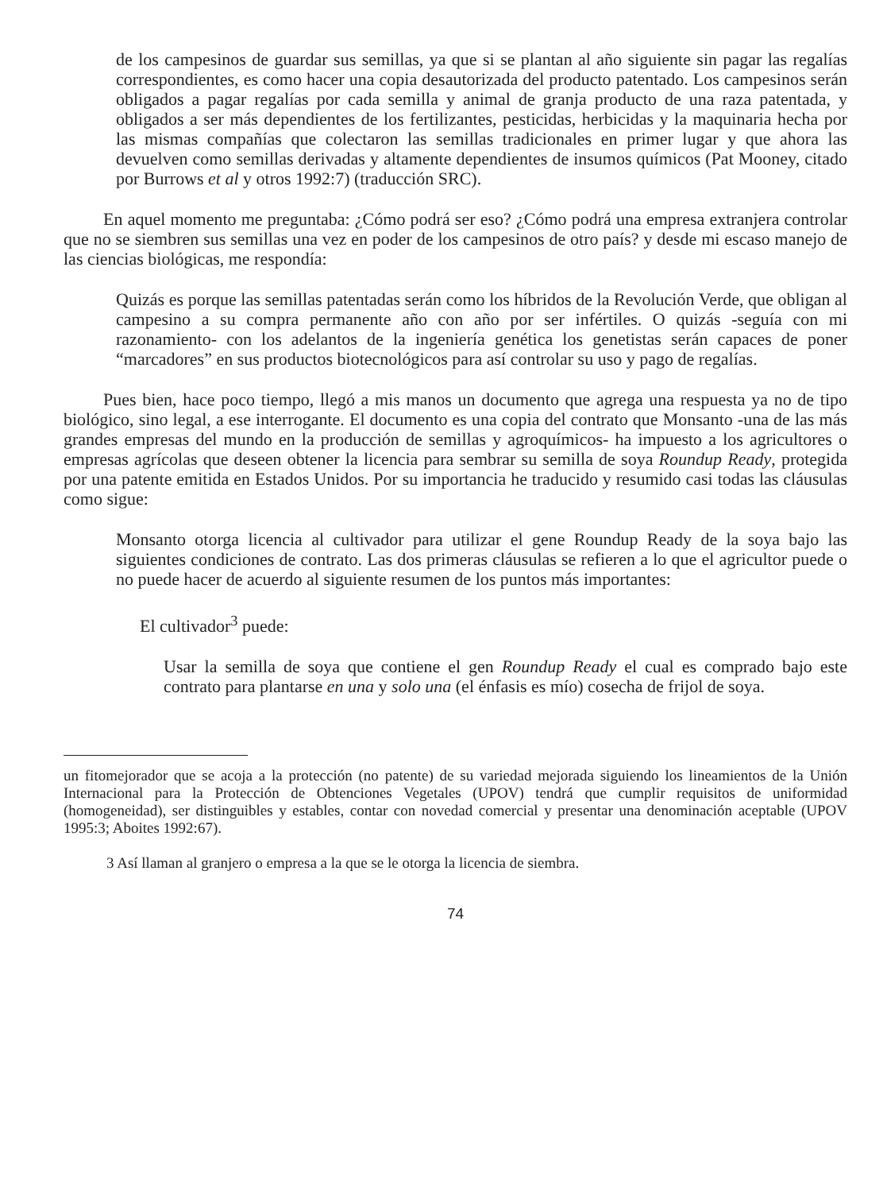de los campesinos de guardar sus semillas, ya que si se plantan al año siguiente sin pagar las regalías correspondientes, es como hacer una copia desautorizada del producto patentado. Los campesinos serán obligados a pagar regalías por cada semilla y animal de granja producto de una raza patentada, y obligados a ser más dependientes de los fertilizantes, pesticidas, herbicidas y la maquinaria hecha por las mismas compañías que colectaron las semillas tradicionales en primer lugar y que ahora las devuelven como semillas derivadas y altamente dependientes de insumos químicos (Pat Mooney, citado por Burrows et al y otros 1992:7) (traducción SRC).
En aquel momento me preguntaba: ¿Cómo podrá ser eso? ¿Cómo podrá una empresa extranjera controlar que no se siembren sus semillas una vez en poder de los campesinos de otro país? y desde mi escaso manejo de las ciencias biológicas, me respondía:
Quizás es porque las semillas patentadas serán como los híbridos de la Revolución Verde, que obligan al campesino a su compra permanente año con año por ser infértiles. O quizás -seguía con mi razonamiento- con los adelantos de la ingeniería genética los genetistas serán capaces de poner “marcadores” en sus productos biotecnológicos para así controlar su uso y pago de regalías.
Pues bien, hace poco tiempo, llegó a mis manos un documento que agrega una respuesta ya no de tipo biológico, sino legal, a ese interrogante. El documento es una copia del contrato que Monsanto -una de las más grandes empresas del mundo en la producción de semillas y agroquímicos- ha impuesto a los agricultores o empresas agrícolas que deseen obtener la licencia para sembrar su semilla de soya Roundup Ready, protegida por una patente emitida en Estados Unidos. Por su importancia he traducido y resumido casi todas las cláusulas como sigue:
Monsanto otorga licencia al cultivador para utilizar el gene Roundup Ready de la soya bajo las siguientes condiciones de contrato. Las dos primeras cláusulas se refieren a lo que el agricultor puede o no puede hacer de acuerdo al siguiente resumen de los puntos más importantes:
El cultivador<sup>3</sup> puede:
Usar la semilla de soya que contiene el gen Roundup Ready el cual es comprado bajo este contrato para plantarse en una y solo una (el énfasis es mío) cosecha de frijol de soya.
un fitomejorador que se acoja a la protección (no patente) de su variedad mejorada siguiendo los lineamientos de la Unión Internacional para la Protección de Obtenciones Vegetales (UPOV) tendrá que cumplir requisitos de uniformidad (homogeneidad), ser distinguibles y estables, contar con novedad comercial y presentar una denominación aceptable (UPOV 1995:3; Aboites 1992:67).
3 Así llaman al granjero o empresa a la que se le otorga la licencia de siembra.
74